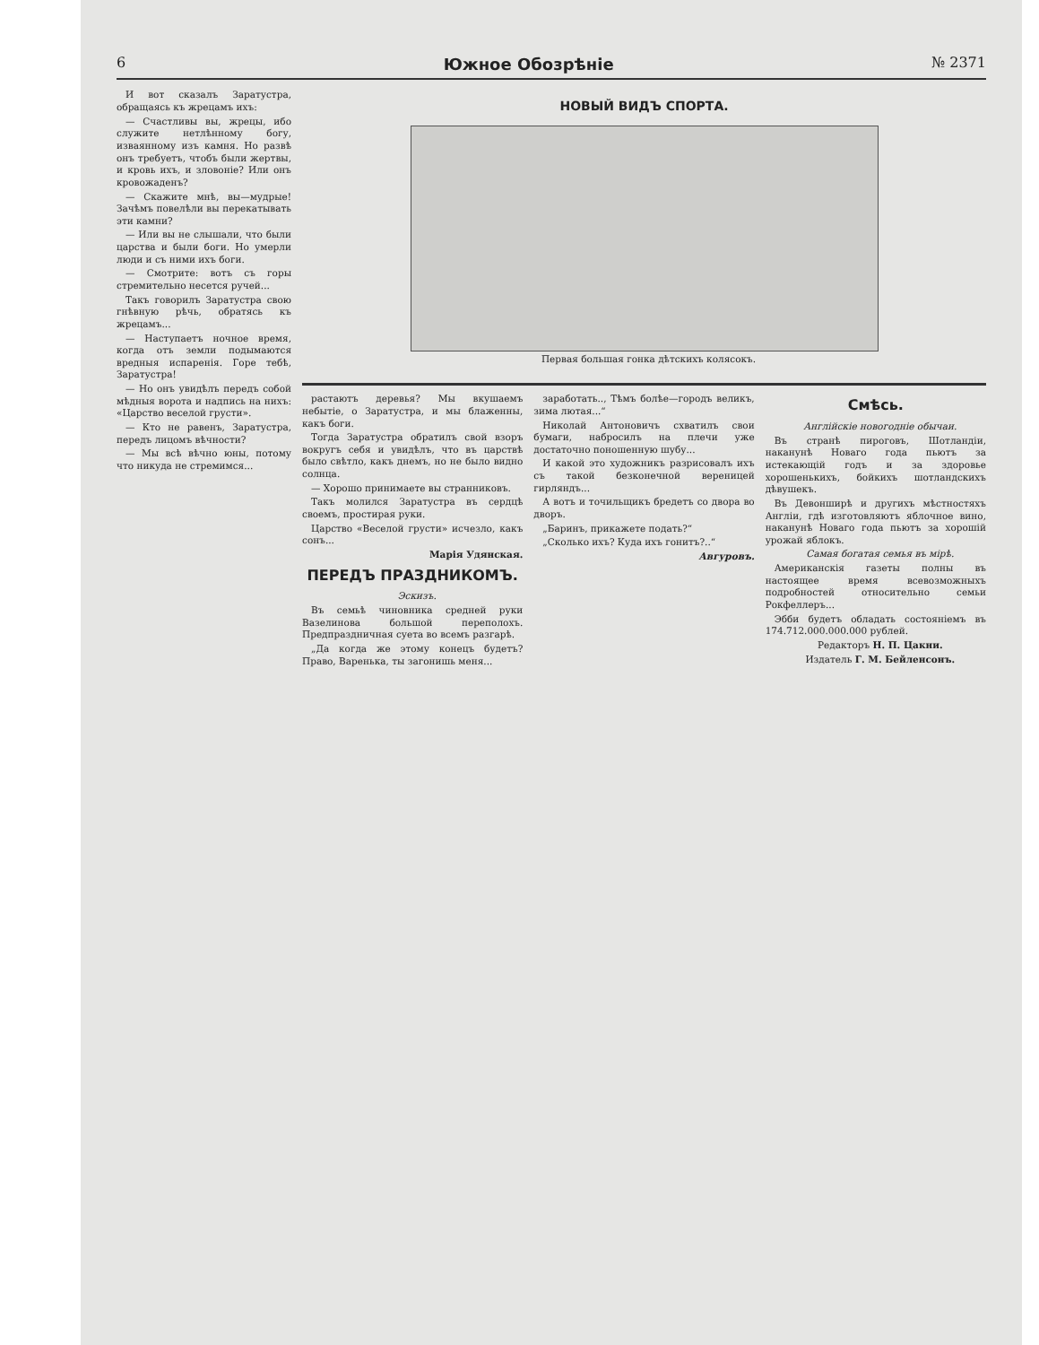6 Южное Обозрѣніе № 2371
И вот сказалъ Заратустра, обращаясь къ жрецамъ ихъ:
— Счастливы вы, жрецы, ибо служите нетлѣнному богу, изваянному изъ камня. Но развѣ онъ требуетъ, чтобъ были жертвы, и кровь ихъ, и зловоніе? Или онъ кровожаденъ?
— Скажите мнѣ, вы—мудрые! Зачѣмъ повелѣли вы перекатывать эти камни?
— Или вы не слышали, что были царства и были боги. Но умерли люди и съ ними ихъ боги.
— Смотрите: вотъ съ горы стремительно несется ручей...
Такъ говорилъ Заратустра свою гнѣвную рѣчь, обратясь къ жрецамъ...
— Наступаетъ ночное время, когда отъ земли подымаются вредныя испаренія. Горе тебѣ, Заратустра!
— Но онъ увидѣлъ передъ собой мѣдныя ворота и надпись на нихъ: «Царство веселой грусти».
— Кто не равенъ, Заратустра, передъ лицомъ вѣчности?
— Мы всѣ вѣчно юны, потому что никуда не стремимся...
НОВЫЙ ВИДЪ СПОРТА.
Первая большая гонка дѣтскихъ колясокъ.
растаютъ деревья? Мы вкушаемъ небытіе, о Заратустра, и мы блаженны, какъ боги.
Тогда Заратустра обратилъ свой взоръ вокругъ себя и увидѣлъ, что въ царствѣ было свѣтло, какъ днемъ, но не было видно солнца.
— Хорошо принимаете вы странниковъ.
Такъ молился Заратустра въ сердцѣ своемъ, простирая руки.
Царство «Веселой грусти» исчезло, какъ сонъ...
Марія Удянская.
ПЕРЕДЪ ПРАЗДНИКОМЪ.
Эскизъ.
Въ семьѣ чиновника средней руки Вазелинова большой переполохъ. Предпраздничная суета во всемъ разгарѣ.
„Да когда же этому конецъ будетъ?Право, Варенька, ты загонишь меня...
заработать.., Тѣмъ болѣе—городъ великъ, зима лютая...“
Николай Антоновичъ схватилъ свои бумаги, набросилъ на плечи уже достаточно поношенную шубу...
И какой это художникъ разрисовалъ ихъ съ такой безконечной вереницей гирляндъ...
А вотъ и точильщикъ бредетъ со двора во дворъ.
„Баринъ, прикажете подать?“
„Сколько ихъ? Куда ихъ гонитъ?..“
Авгуровъ.
Смѣсь.
Англійскіе новогодніе обычаи.
Въ странѣ пироговъ, Шотландіи, наканунѣ Новаго года пьютъ за истекающій годъ и за здоровье хорошенькихъ, бойкихъ шотландскихъ дѣвушекъ.
Въ Девонширѣ и другихъ мѣстностяхъ Англіи, гдѣ изготовляютъ яблочное вино, наканунѣ Новаго года пьютъ за хорошій урожай яблокъ.
Самая богатая семья въ мірѣ.
Американскія газеты полны въ настоящее время всевозможныхъ подробностей относительно семьи Рокфеллеръ...
Эбби будетъ обладать состояніемъ въ 174.712.000.000.000 рублей.
Редакторъ Н. П. Цакни.
Издатель Г. М. Бейленсонъ.